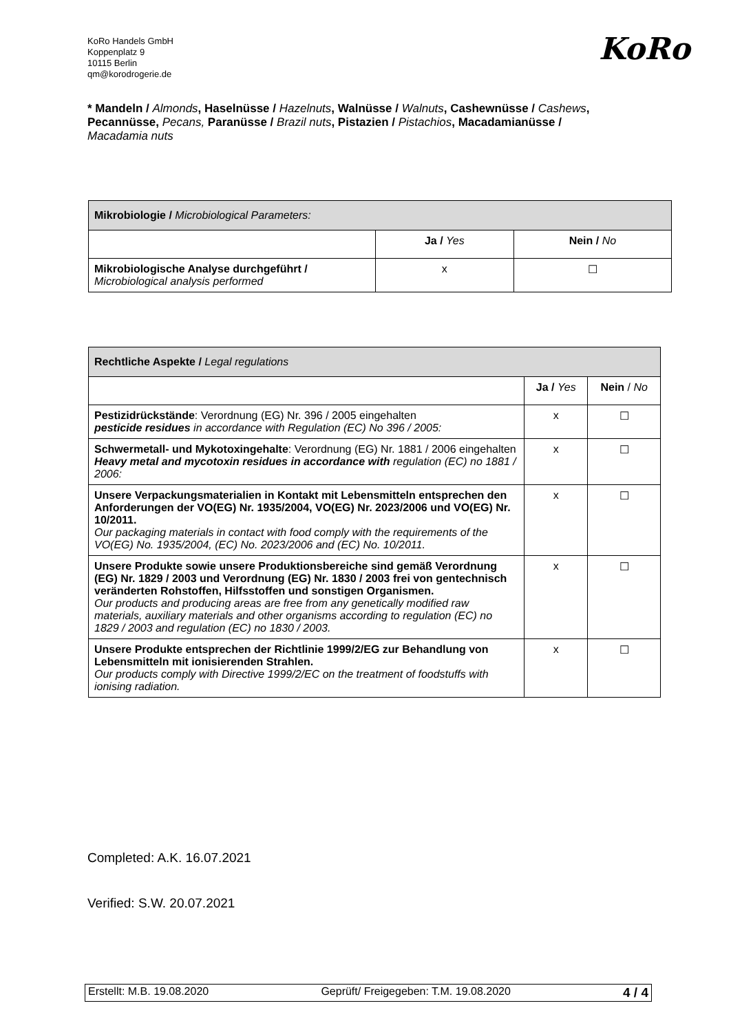KoRo Handels GmbH
Koppenplatz 9
10115 Berlin
qm@korodrogerie.de
KoRo
* Mandeln / Almonds, Haselnüsse / Hazelnuts, Walnüsse / Walnuts, Cashewnüsse / Cashews, Pecannüsse, Pecans, Paranüsse / Brazil nuts, Pistazien / Pistachios, Macadamianüsse / Macadamia nuts
| Mikrobiologie / Microbiological Parameters: | | |
| --- | --- | --- |
| | Ja / Yes | Nein / No |
| Mikrobiologische Analyse durchgeführt / Microbiological analysis performed | x | ☐ |
| Rechtliche Aspekte / Legal regulations | | |
| --- | --- | --- |
| | Ja / Yes | Nein / No |
| Pestizidrückstände : Verordnung (EG) Nr. 396 / 2005 eingehalten pesticide residues in accordance with Regulation (EC) No 396 / 2005: | x | ☐ |
| Schwermetall- und Mykotoxingehalte : Verordnung (EG) Nr. 1881 / 2006 eingehalten Heavy metal and mycotoxin residues in accordance with regulation (EC) no 1881 / 2006: | x | ☐ |
| Unsere Verpackungsmaterialien in Kontakt mit Lebensmitteln entsprechen den Anforderungen der VO(EG) Nr. 1935/2004, VO(EG) Nr. 2023/2006 und VO(EG) Nr. 10/2011. Our packaging materials in contact with food comply with the requirements of the VO(EG) No. 1935/2004, (EC) No. 2023/2006 and (EC) No. 10/2011. | x | ☐ |
| Unsere Produkte sowie unsere Produktionsbereiche sind gemäß Verordnung (EG) Nr. 1829 / 2003 und Verordnung (EG) Nr. 1830 / 2003 frei von gentechnisch veränderten Rohstoffen, Hilfsstoffen und sonstigen Organismen. Our products and producing areas are free from any genetically modified raw materials, auxiliary materials and other organisms according to regulation (EC) no 1829 / 2003 and regulation (EC) no 1830 / 2003. | x | ☐ |
| Unsere Produkte entsprechen der Richtlinie 1999/2/EG zur Behandlung von Lebensmitteln mit ionisierenden Strahlen. Our products comply with Directive 1999/2/EC on the treatment of foodstuffs with ionising radiation. | x | ☐ |
Completed: A.K. 16.07.2021
Verified: S.W. 20.07.2021
Erstellt: M.B. 19.08.2020 Geprüft/ Freigegeben: T.M. 19.08.2020 4 / 4